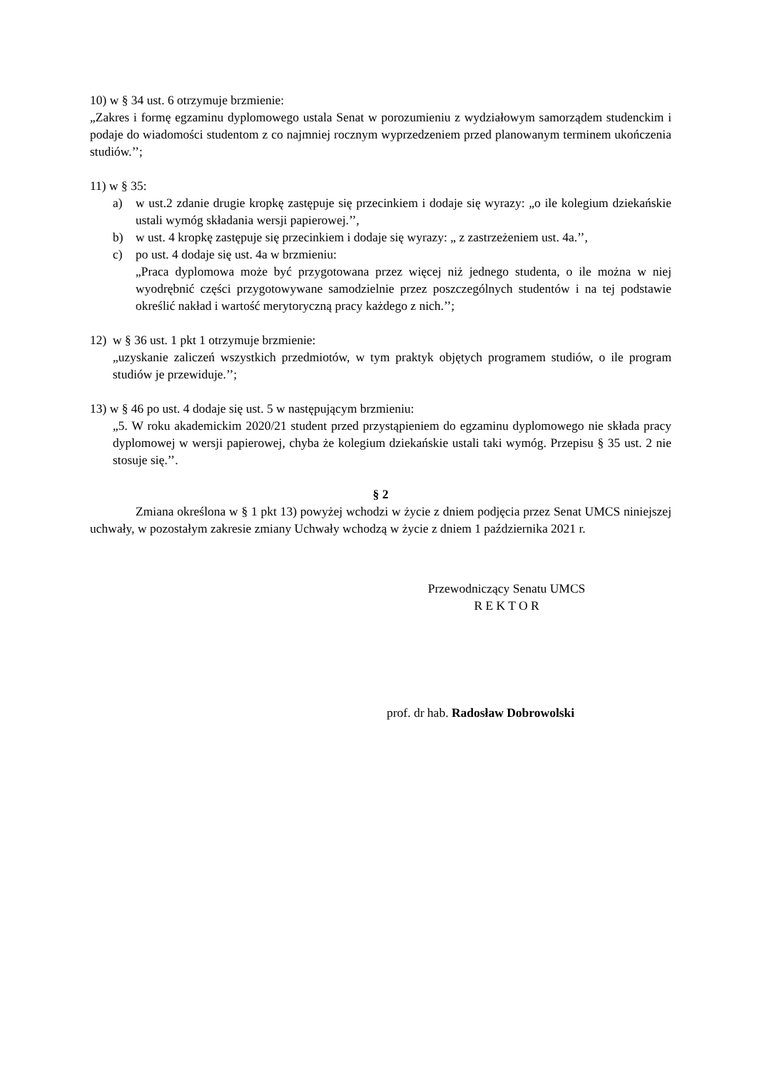10) w § 34 ust. 6 otrzymuje brzmienie:
„Zakres i formę egzaminu dyplomowego ustala Senat w porozumieniu z wydziałowym samorządem studenckim i podaje do wiadomości studentom z co najmniej rocznym wyprzedzeniem przed planowanym terminem ukończenia studiów.’’;
11) w § 35:
a) w ust.2 zdanie drugie kropkę zastępuje się przecinkiem i dodaje się wyrazy: „o ile kolegium dziekańskie ustali wymóg składania wersji papierowej.’’,
b) w ust. 4 kropkę zastępuje się przecinkiem i dodaje się wyrazy: „ z zastrzeżeniem ust. 4a.’’,
c) po ust. 4 dodaje się ust. 4a w brzmieniu:
„Praca dyplomowa może być przygotowana przez więcej niż jednego studenta, o ile można w niej wyodrębnić części przygotowywane samodzielnie przez poszczególnych studentów i na tej podstawie określić nakład i wartość merytoryczną pracy każdego z nich.’’;
12) w § 36 ust. 1 pkt 1 otrzymuje brzmienie:
„uzyskanie zaliczeń wszystkich przedmiotów, w tym praktyk objętych programem studiów, o ile program studiów je przewiduje.’’;
13) w § 46 po ust. 4 dodaje się ust. 5 w następującym brzmieniu:
„5. W roku akademickim 2020/21 student przed przystąpieniem do egzaminu dyplomowego nie składa pracy dyplomowej w wersji papierowej, chyba że kolegium dziekańskie ustali taki wymóg. Przepisu § 35 ust. 2 nie stosuje się.’’.
§ 2
Zmiana określona w § 1 pkt 13) powyżej wchodzi w życie z dniem podjęcia przez Senat UMCS niniejszej uchwały, w pozostałym zakresie zmiany Uchwały wchodzą w życie z dniem 1 października 2021 r.
Przewodniczący Senatu UMCS
R E K T O R
prof. dr hab. Radosław Dobrowolski